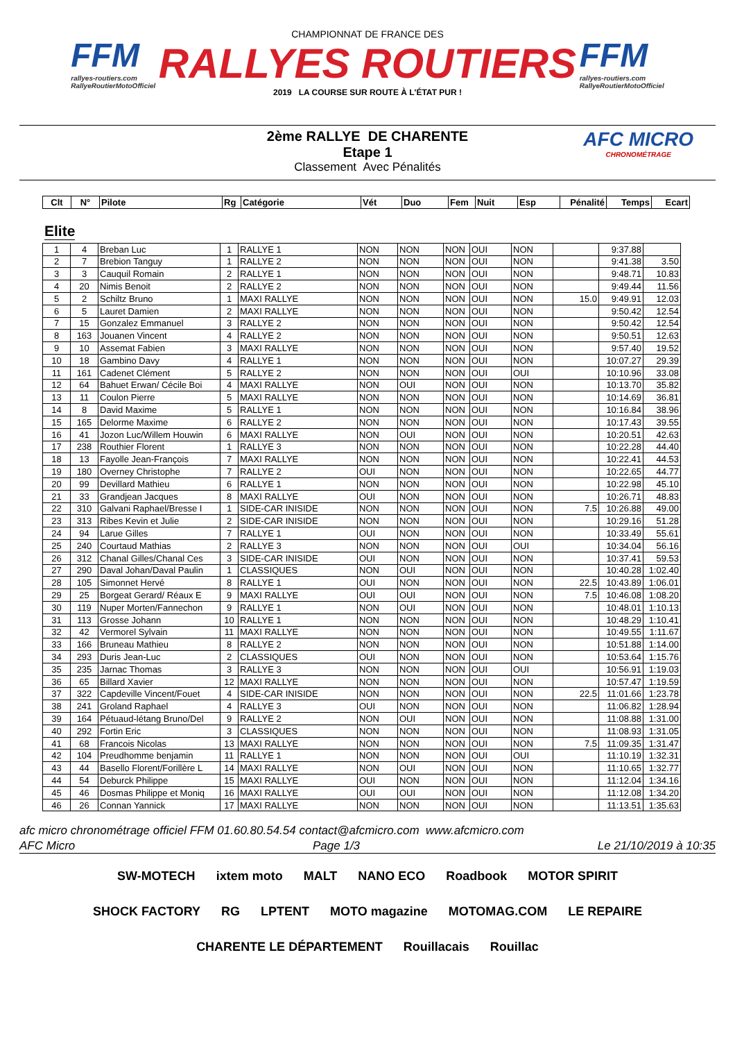FFM
rallyes-routiers.com
RallyeRoutierMotoOfficiel
CHAMPIONNAT DE FRANCE DES
RALLYES ROUTIERS
2019 LA COURSE SUR ROUTE À L'ÉTAT PUR !
FFM
rallyes-routiers.com
RallyeRoutierMotoOfficiel
2ème RALLYE DE CHARENTE
Etape 1
Classement Avec Pénalités
AFC MICRO
CHRONOMÉTRAGE
| Clt | N° | Pilote | Rg | Catégorie | Vét | Duo | Fem | Nuit | Esp | Pénalité | Temps | Ecart |
| --- | --- | --- | --- | --- | --- | --- | --- | --- | --- | --- | --- | --- |
Elite
| 1 | 4 | Breban Luc | 1 | RALLYE 1 | NON | NON | NON | OUI | NON | | 9:37.88 | |
| 2 | 7 | Brebion Tanguy | 1 | RALLYE 2 | NON | NON | NON | OUI | NON | | 9:41.38 | 3.50 |
| 3 | 3 | Cauquil Romain | 2 | RALLYE 1 | NON | NON | NON | OUI | NON | | 9:48.71 | 10.83 |
| 4 | 20 | Nimis Benoit | 2 | RALLYE 2 | NON | NON | NON | OUI | NON | | 9:49.44 | 11.56 |
| 5 | 2 | Schiltz Bruno | 1 | MAXI RALLYE | NON | NON | NON | OUI | NON | 15.0 | 9:49.91 | 12.03 |
| 6 | 5 | Lauret Damien | 2 | MAXI RALLYE | NON | NON | NON | OUI | NON | | 9:50.42 | 12.54 |
| 7 | 15 | Gonzalez Emmanuel | 3 | RALLYE 2 | NON | NON | NON | OUI | NON | | 9:50.42 | 12.54 |
| 8 | 163 | Jouanen Vincent | 4 | RALLYE 2 | NON | NON | NON | OUI | NON | | 9:50.51 | 12.63 |
| 9 | 10 | Assemat Fabien | 3 | MAXI RALLYE | NON | NON | NON | OUI | NON | | 9:57.40 | 19.52 |
| 10 | 18 | Gambino Davy | 4 | RALLYE 1 | NON | NON | NON | OUI | NON | | 10:07.27 | 29.39 |
| 11 | 161 | Cadenet Clément | 5 | RALLYE 2 | NON | NON | NON | OUI | OUI | | 10:10.96 | 33.08 |
| 12 | 64 | Bahuet Erwan/ Cécile Boi | 4 | MAXI RALLYE | NON | OUI | NON | OUI | NON | | 10:13.70 | 35.82 |
| 13 | 11 | Coulon Pierre | 5 | MAXI RALLYE | NON | NON | NON | OUI | NON | | 10:14.69 | 36.81 |
| 14 | 8 | David Maxime | 5 | RALLYE 1 | NON | NON | NON | OUI | NON | | 10:16.84 | 38.96 |
| 15 | 165 | Delorme Maxime | 6 | RALLYE 2 | NON | NON | NON | OUI | NON | | 10:17.43 | 39.55 |
| 16 | 41 | Jozon Luc/Willem Houwin | 6 | MAXI RALLYE | NON | OUI | NON | OUI | NON | | 10:20.51 | 42.63 |
| 17 | 238 | Routhier Florent | 1 | RALLYE 3 | NON | NON | NON | OUI | NON | | 10:22.28 | 44.40 |
| 18 | 13 | Fayolle Jean-François | 7 | MAXI RALLYE | NON | NON | NON | OUI | NON | | 10:22.41 | 44.53 |
| 19 | 180 | Overney Christophe | 7 | RALLYE 2 | OUI | NON | NON | OUI | NON | | 10:22.65 | 44.77 |
| 20 | 99 | Devillard Mathieu | 6 | RALLYE 1 | NON | NON | NON | OUI | NON | | 10:22.98 | 45.10 |
| 21 | 33 | Grandjean Jacques | 8 | MAXI RALLYE | OUI | NON | NON | OUI | NON | | 10:26.71 | 48.83 |
| 22 | 310 | Galvani Raphael/Bresse I | 1 | SIDE-CAR INISIDE | NON | NON | NON | OUI | NON | 7.5 | 10:26.88 | 49.00 |
| 23 | 313 | Ribes Kevin et Julie | 2 | SIDE-CAR INISIDE | NON | NON | NON | OUI | NON | | 10:29.16 | 51.28 |
| 24 | 94 | Larue Gilles | 7 | RALLYE 1 | OUI | NON | NON | OUI | NON | | 10:33.49 | 55.61 |
| 25 | 240 | Courtaud Mathias | 2 | RALLYE 3 | NON | NON | NON | OUI | OUI | | 10:34.04 | 56.16 |
| 26 | 312 | Chanal Gilles/Chanal Ces | 3 | SIDE-CAR INISIDE | OUI | NON | NON | OUI | NON | | 10:37.41 | 59.53 |
| 27 | 290 | Daval Johan/Daval Paulin | 1 | CLASSIQUES | NON | OUI | NON | OUI | NON | | 10:40.28 | 1:02.40 |
| 28 | 105 | Simonnet Hervé | 8 | RALLYE 1 | OUI | NON | NON | OUI | NON | 22.5 | 10:43.89 | 1:06.01 |
| 29 | 25 | Borgeat Gerard/ Réaux E | 9 | MAXI RALLYE | OUI | OUI | NON | OUI | NON | 7.5 | 10:46.08 | 1:08.20 |
| 30 | 119 | Nuper Morten/Fannechon | 9 | RALLYE 1 | NON | OUI | NON | OUI | NON | | 10:48.01 | 1:10.13 |
| 31 | 113 | Grosse Johann | 10 | RALLYE 1 | NON | NON | NON | OUI | NON | | 10:48.29 | 1:10.41 |
| 32 | 42 | Vermorel Sylvain | 11 | MAXI RALLYE | NON | NON | NON | OUI | NON | | 10:49.55 | 1:11.67 |
| 33 | 166 | Bruneau Mathieu | 8 | RALLYE 2 | NON | NON | NON | OUI | NON | | 10:51.88 | 1:14.00 |
| 34 | 293 | Duris Jean-Luc | 2 | CLASSIQUES | OUI | NON | NON | OUI | NON | | 10:53.64 | 1:15.76 |
| 35 | 235 | Jarnac Thomas | 3 | RALLYE 3 | NON | NON | NON | OUI | OUI | | 10:56.91 | 1:19.03 |
| 36 | 65 | Billard Xavier | 12 | MAXI RALLYE | NON | NON | NON | OUI | NON | | 10:57.47 | 1:19.59 |
| 37 | 322 | Capdeville Vincent/Fouet | 4 | SIDE-CAR INISIDE | NON | NON | NON | OUI | NON | 22.5 | 11:01.66 | 1:23.78 |
| 38 | 241 | Groland Raphael | 4 | RALLYE 3 | OUI | NON | NON | OUI | NON | | 11:06.82 | 1:28.94 |
| 39 | 164 | Pétuaud-létang Bruno/Del | 9 | RALLYE 2 | NON | OUI | NON | OUI | NON | | 11:08.88 | 1:31.00 |
| 40 | 292 | Fortin Eric | 3 | CLASSIQUES | NON | NON | NON | OUI | NON | | 11:08.93 | 1:31.05 |
| 41 | 68 | Francois Nicolas | 13 | MAXI RALLYE | NON | NON | NON | OUI | NON | 7.5 | 11:09.35 | 1:31.47 |
| 42 | 104 | Preudhomme benjamin | 11 | RALLYE 1 | NON | NON | NON | OUI | OUI | | 11:10.19 | 1:32.31 |
| 43 | 44 | Basello Florent/Forillère L | 14 | MAXI RALLYE | NON | OUI | NON | OUI | NON | | 11:10.65 | 1:32.77 |
| 44 | 54 | Deburck Philippe | 15 | MAXI RALLYE | OUI | NON | NON | OUI | NON | | 11:12.04 | 1:34.16 |
| 45 | 46 | Dosmas Philippe et Moniq | 16 | MAXI RALLYE | OUI | OUI | NON | OUI | NON | | 11:12.08 | 1:34.20 |
| 46 | 26 | Connan Yannick | 17 | MAXI RALLYE | NON | NON | NON | OUI | NON | | 11:13.51 | 1:35.63 |
afc micro chronométrage officiel FFM 01.60.80.54.54 contact@afcmicro.com www.afcmicro.com
AFC Micro Page 1/3 Le 21/10/2019 à 10:35
SW-MOTECH ixtem moto MALT NANO ECO Roadbook MOTOR SPIRIT SHOCK FACTORY RG LPTENT MOTO magazine MOTOMAG.COM LE REPAIRE CHARENTE LE DÉPARTEMENT Rouillacais Rouillac